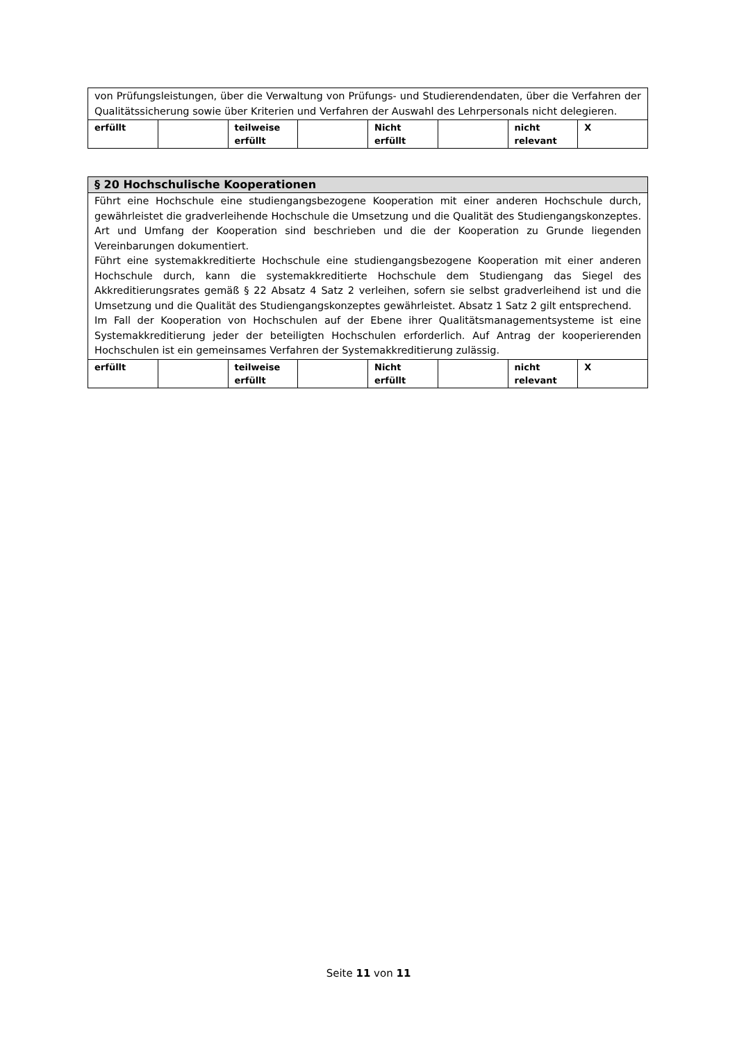| von Prüfungsleistungen, über die Verwaltung von Prüfungs- und Studierendendaten, über die Verfahren der Qualitätssicherung sowie über Kriterien und Verfahren der Auswahl des Lehrpersonals nicht delegieren. | | | | | | | |
| erfüllt | | teilweise erfüllt | | Nicht erfüllt | | nicht relevant | X |
| § 20 Hochschulische Kooperationen | | | | | | | |
| Führt eine Hochschule eine studiengangsbezogene Kooperation mit einer anderen Hochschule durch, gewährleistet die gradverleihende Hochschule die Umsetzung und die Qualität des Studiengangskonzeptes. Art und Umfang der Kooperation sind beschrieben und die der Kooperation zu Grunde liegenden Vereinbarungen dokumentiert. Führt eine systemakkreditierte Hochschule eine studiengangsbezogene Kooperation mit einer anderen Hochschule durch, kann die systemakkreditierte Hochschule dem Studiengang das Siegel des Akkreditierungsrates gemäß § 22 Absatz 4 Satz 2 verleihen, sofern sie selbst gradverleihend ist und die Umsetzung und die Qualität des Studiengangskonzeptes gewährleistet. Absatz 1 Satz 2 gilt entsprechend. Im Fall der Kooperation von Hochschulen auf der Ebene ihrer Qualitätsmanagementsysteme ist eine Systemakkreditierung jeder der beteiligten Hochschulen erforderlich. Auf Antrag der kooperierenden Hochschulen ist ein gemeinsames Verfahren der Systemakkreditierung zulässig. | | | | | | | |
| erfüllt | | teilweise erfüllt | | Nicht erfüllt | | nicht relevant | X |
Seite 11 von 11